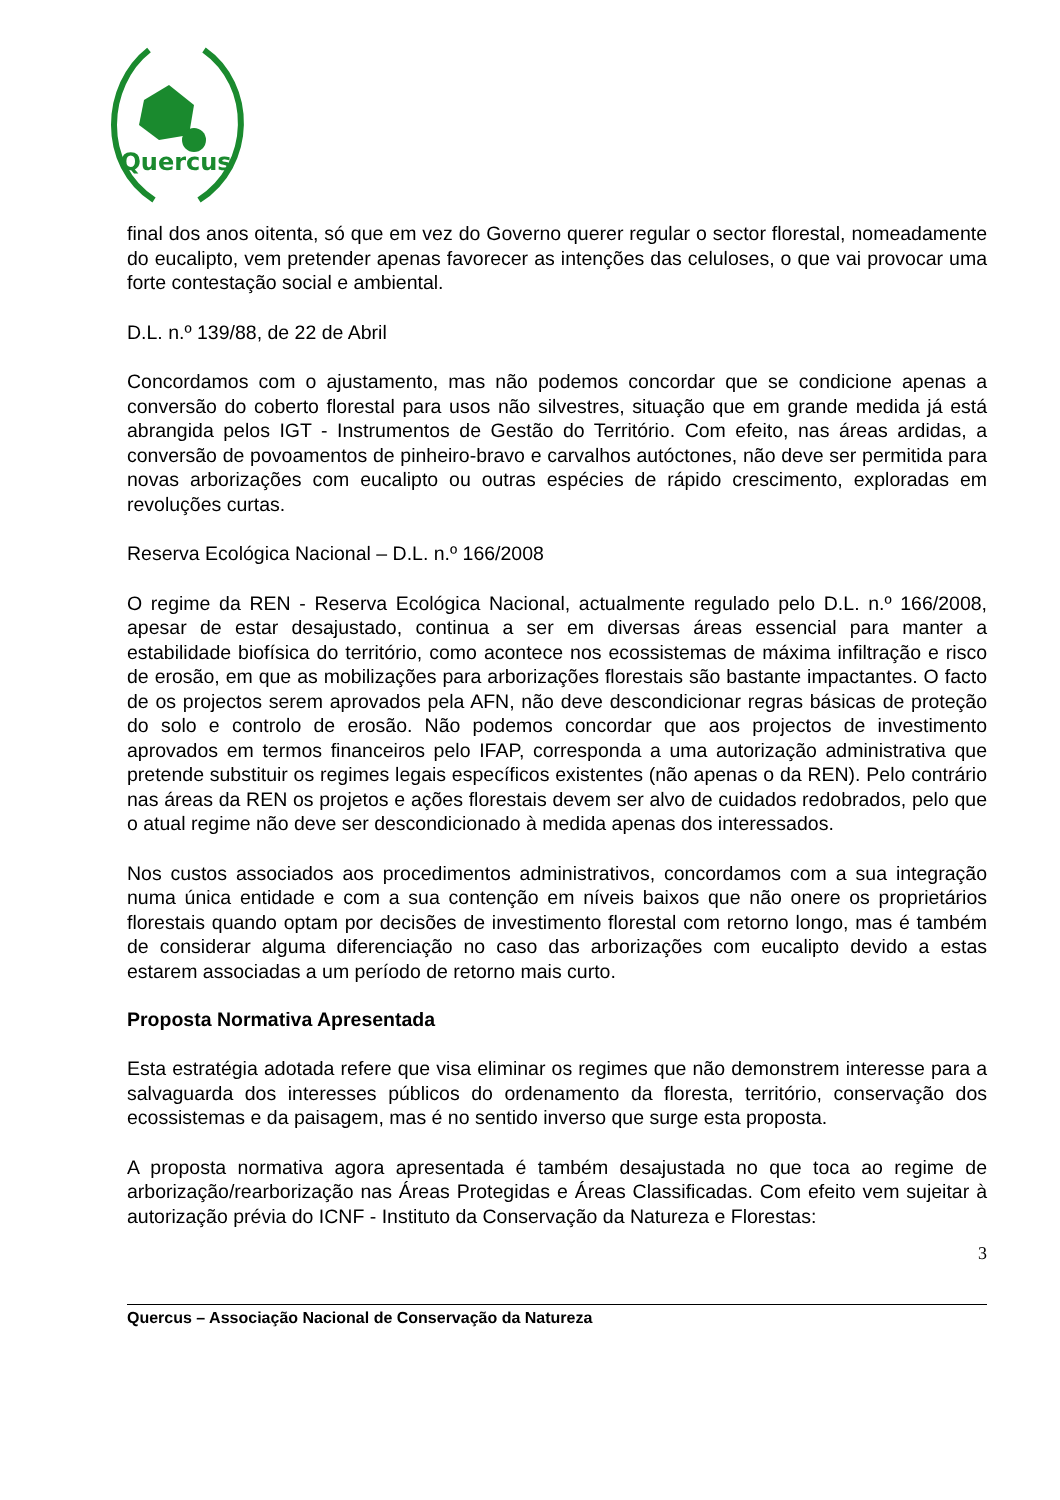Quercus
final dos anos oitenta, só que em vez do Governo querer regular o sector florestal, nomeadamente do eucalipto, vem pretender apenas favorecer as intenções das celuloses, o que vai provocar uma forte contestação social e ambiental.
D.L. n.º 139/88, de 22 de Abril
Concordamos com o ajustamento, mas não podemos concordar que se condicione apenas a conversão do coberto florestal para usos não silvestres, situação que em grande medida já está abrangida pelos IGT - Instrumentos de Gestão do Território. Com efeito, nas áreas ardidas, a conversão de povoamentos de pinheiro-bravo e carvalhos autóctones, não deve ser permitida para novas arborizações com eucalipto ou outras espécies de rápido crescimento, exploradas em revoluções curtas.
Reserva Ecológica Nacional – D.L. n.º 166/2008
O regime da REN - Reserva Ecológica Nacional, actualmente regulado pelo D.L. n.º 166/2008, apesar de estar desajustado, continua a ser em diversas áreas essencial para manter a estabilidade biofísica do território, como acontece nos ecossistemas de máxima infiltração e risco de erosão, em que as mobilizações para arborizações florestais são bastante impactantes. O facto de os projectos serem aprovados pela AFN, não deve descondicionar regras básicas de proteção do solo e controlo de erosão. Não podemos concordar que aos projectos de investimento aprovados em termos financeiros pelo IFAP, corresponda a uma autorização administrativa que pretende substituir os regimes legais específicos existentes (não apenas o da REN). Pelo contrário nas áreas da REN os projetos e ações florestais devem ser alvo de cuidados redobrados, pelo que o atual regime não deve ser descondicionado à medida apenas dos interessados.
Nos custos associados aos procedimentos administrativos, concordamos com a sua integração numa única entidade e com a sua contenção em níveis baixos que não onere os proprietários florestais quando optam por decisões de investimento florestal com retorno longo, mas é também de considerar alguma diferenciação no caso das arborizações com eucalipto devido a estas estarem associadas a um período de retorno mais curto.
Proposta Normativa Apresentada
Esta estratégia adotada refere que visa eliminar os regimes que não demonstrem interesse para a salvaguarda dos interesses públicos do ordenamento da floresta, território, conservação dos ecossistemas e da paisagem, mas é no sentido inverso que surge esta proposta.
A proposta normativa agora apresentada é também desajustada no que toca ao regime de arborização/rearborização nas Áreas Protegidas e Áreas Classificadas. Com efeito vem sujeitar à autorização prévia do ICNF - Instituto da Conservação da Natureza e Florestas:
3
Quercus – Associação Nacional de Conservação da Natureza